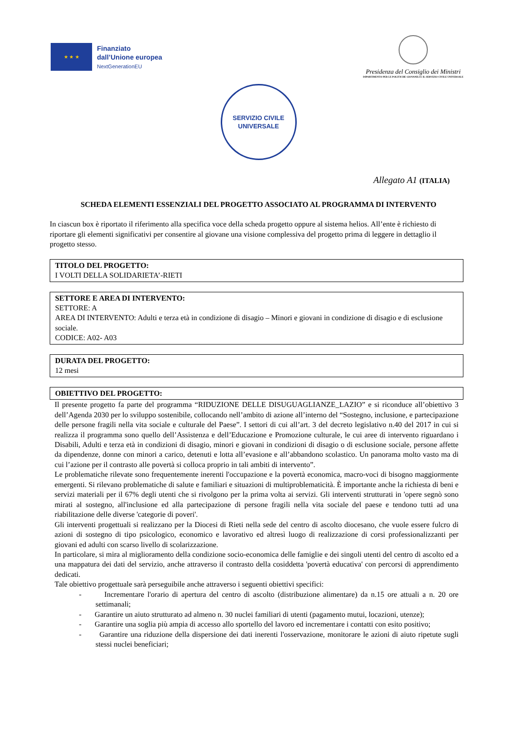★ ★ ★
Finanziato
dall’Unione europea
NextGenerationEU
Presidenza del Consiglio dei Ministri
DIPARTIMENTO PER LE POLITICHE GIOVANILI E IL SERVIZIO CIVILE UNIVERSALE
SERVIZIO CIVILE
UNIVERSALE
Allegato A1 (ITALIA)
SCHEDA ELEMENTI ESSENZIALI DEL PROGETTO ASSOCIATO AL PROGRAMMA DI INTERVENTO
In ciascun box è riportato il riferimento alla specifica voce della scheda progetto oppure al sistema helios. All’ente è richiesto di riportare gli elementi significativi per consentire al giovane una visione complessiva del progetto prima di leggere in dettaglio il progetto stesso.
TITOLO DEL PROGETTO:
I VOLTI DELLA SOLIDARIETA’-RIETI
SETTORE E AREA DI INTERVENTO:
SETTORE: A
AREA DI INTERVENTO: Adulti e terza età in condizione di disagio – Minori e giovani in condizione di disagio e di esclusione sociale.
CODICE: A02- A03
DURATA DEL PROGETTO:
12 mesi
OBIETTIVO DEL PROGETTO:
Il presente progetto fa parte del programma “RIDUZIONE DELLE DISUGUAGLIANZE_LAZIO” e si riconduce all’obiettivo 3 dell’Agenda 2030 per lo sviluppo sostenibile, collocando nell’ambito di azione all’interno del “Sostegno, inclusione, e partecipazione delle persone fragili nella vita sociale e culturale del Paese”. I settori di cui all’art. 3 del decreto legislativo n.40 del 2017 in cui si realizza il programma sono quello dell’Assistenza e dell’Educazione e Promozione culturale, le cui aree di intervento riguardano i Disabili, Adulti e terza età in condizioni di disagio, minori e giovani in condizioni di disagio o di esclusione sociale, persone affette da dipendenze, donne con minori a carico, detenuti e lotta all’evasione e all’abbandono scolastico. Un panorama molto vasto ma di cui l’azione per il contrasto alle povertà si colloca proprio in tali ambiti di intervento”.
Le problematiche rilevate sono frequentemente inerenti l'occupazione e la povertà economica, macro-voci di bisogno maggiormente emergenti. Si rilevano problematiche di salute e familiari e situazioni di multiproblematicità. È importante anche la richiesta di beni e servizi materiali per il 67% degli utenti che si rivolgono per la prima volta ai servizi. Gli interventi strutturati in 'opere segnò sono mirati al sostegno, all'inclusione ed alla partecipazione di persone fragili nella vita sociale del paese e tendono tutti ad una riabilitazione delle diverse 'categorie di poveri'.
Gli interventi progettuali si realizzano per la Diocesi di Rieti nella sede del centro di ascolto diocesano, che vuole essere fulcro di azioni di sostegno di tipo psicologico, economico e lavorativo ed altresì luogo di realizzazione di corsi professionalizzanti per giovani ed adulti con scarso livello di scolarizzazione.
In particolare, si mira al miglioramento della condizione socio-economica delle famiglie e dei singoli utenti del centro di ascolto ed a una mappatura dei dati del servizio, anche attraverso il contrasto della cosiddetta 'povertà educativa' con percorsi di apprendimento dedicati.
Tale obiettivo progettuale sarà perseguibile anche attraverso i seguenti obiettivi specifici:
- Incrementare l'orario di apertura del centro di ascolto (distribuzione alimentare) da n.15 ore attuali a n. 20 ore settimanali;
- Garantire un aiuto strutturato ad almeno n. 30 nuclei familiari di utenti (pagamento mutui, locazioni, utenze);
- Garantire una soglia più ampia di accesso allo sportello del lavoro ed incrementare i contatti con esito positivo;
- Garantire una riduzione della dispersione dei dati inerenti l'osservazione, monitorare le azioni di aiuto ripetute sugli stessi nuclei beneficiari;